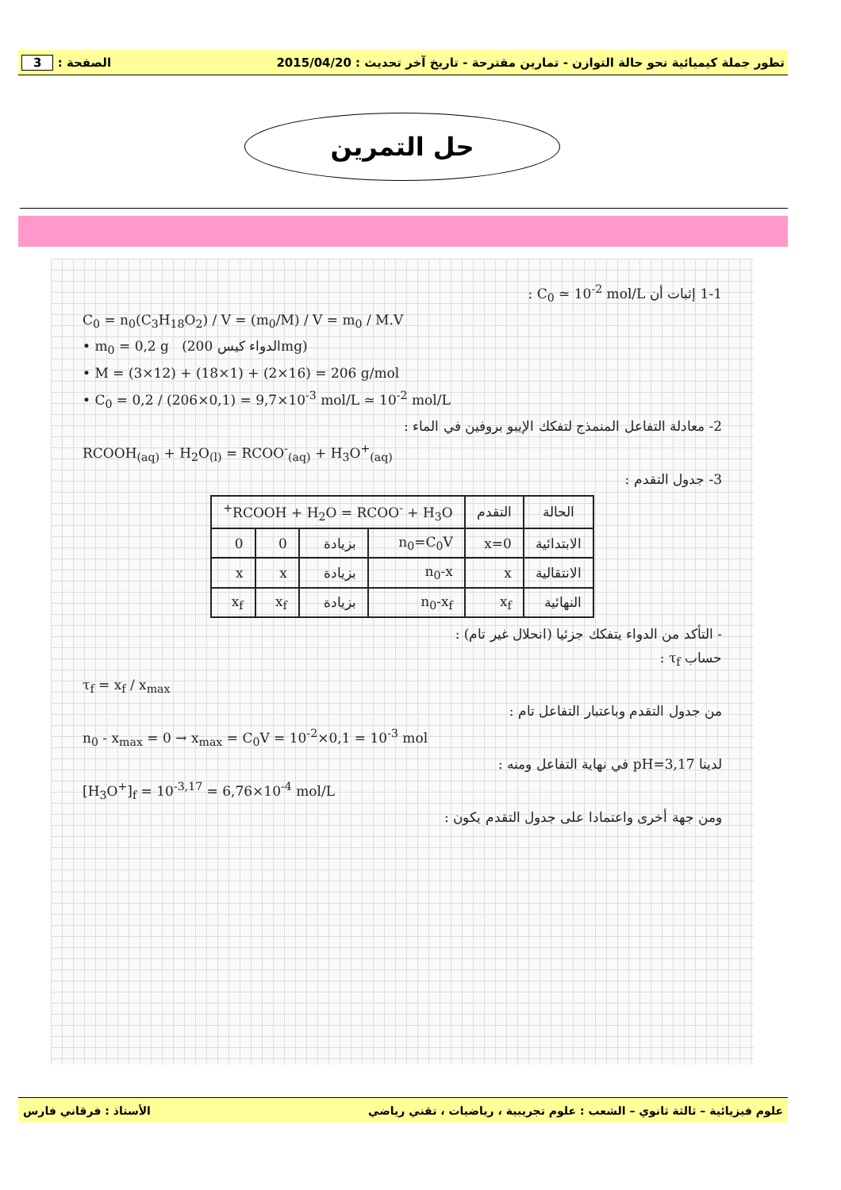تطور جملة كيميائية نحو حالة التوازن - تمارين مقترحة - تاريخ آخر تحديث : 2015/04/20 الصفحة : 3
حل التمرين
1-1 إثبات أن C<sub>0</sub> ≃ 10<sup>-2</sup> mol/L :
C<sub>0</sub> = n<sub>0</sub>(C<sub>3</sub>H<sub>18</sub>O<sub>2</sub>) / V = (m<sub>0</sub>/M) / V = m<sub>0</sub> / M.V
• m<sub>0</sub> = 0,2 g (الدواء كيس 200mg)
• M = (3×12) + (18×1) + (2×16) = 206 g/mol
• C<sub>0</sub> = 0,2 / (206×0,1) = 9,7×10<sup>-3</sup> mol/L ≃ 10<sup>-2</sup> mol/L
2- معادلة التفاعل المنمذج لتفكك الإيبو بروفين في الماء :
RCOOH<sub>(aq)</sub> + H<sub>2</sub>O<sub>(l)</sub> = RCOO<sup>-</sup><sub>(aq)</sub> + H<sub>3</sub>O<sup>+</sup><sub>(aq)</sub>
3- جدول التقدم :
| الحالة | التقدم | RCOOH + H<sub>2</sub>O = RCOO<sup>-</sup> + H<sub>3</sub>O<sup>+</sup> | | | |
| --- | --- | --- | --- | --- | --- |
| الابتدائية | x=0 | n<sub>0</sub>=C<sub>0</sub>V | بزيادة | 0 | 0 |
| الانتقالية | x | n<sub>0</sub>-x | بزيادة | x | x |
| النهائية | x<sub>f</sub> | n<sub>0</sub>-x<sub>f</sub> | بزيادة | x<sub>f</sub> | x<sub>f</sub> |
- التأكد من الدواء يتفكك جزئيا (انحلال غير تام) :
حساب τ<sub>f</sub> :
τ<sub>f</sub> = x<sub>f</sub> / x<sub>max</sub>
من جدول التقدم وباعتبار التفاعل تام :
n<sub>0</sub> - x<sub>max</sub> = 0 → x<sub>max</sub> = C<sub>0</sub>V = 10<sup>-2</sup>×0,1 = 10<sup>-3</sup> mol
لدينا pH=3,17 في نهاية التفاعل ومنه :
[H<sub>3</sub>O<sup>+</sup>]<sub>f</sub> = 10<sup>-3,17</sup> = 6,76×10<sup>-4</sup> mol/L
ومن جهة أخرى واعتمادا على جدول التقدم يكون :
علوم فيزيائية – ثالثة ثانوي – الشعب : علوم تجريبية ، رياضيات ، تقني رياضي الأستاذ : فرقاني فارس